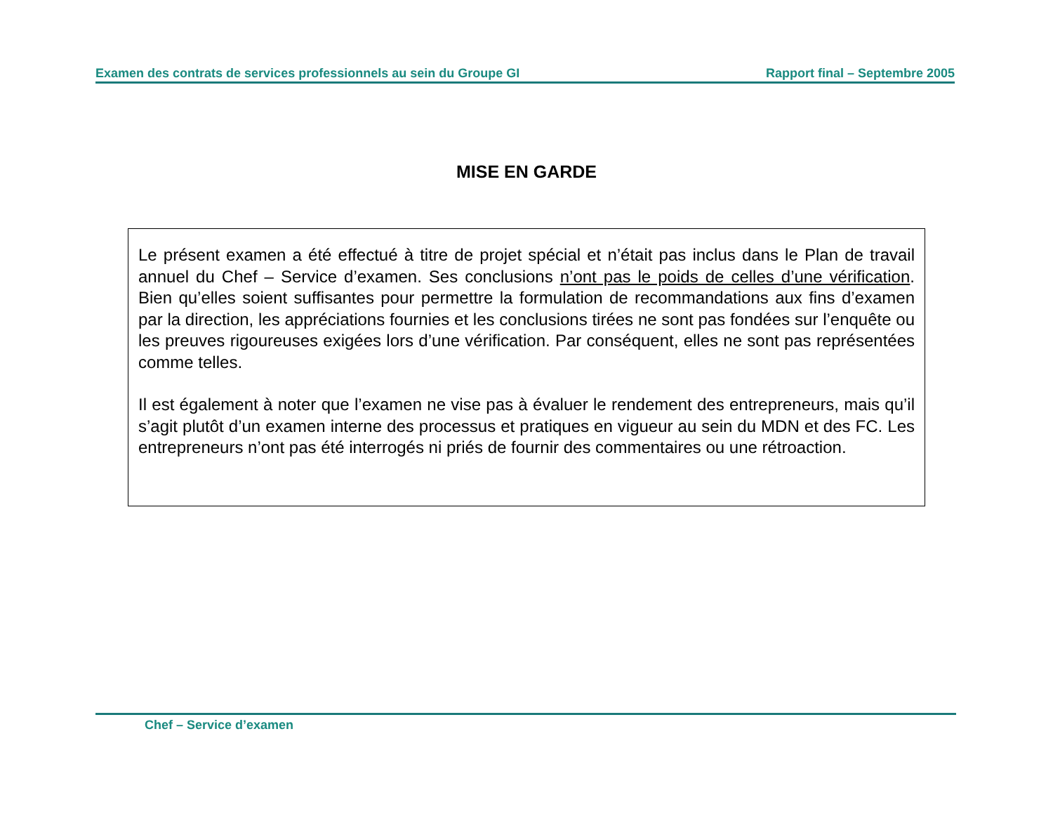Examen des contrats de services professionnels au sein du Groupe GI Rapport final – Septembre 2005
MISE EN GARDE
Le présent examen a été effectué à titre de projet spécial et n’était pas inclus dans le Plan de travail annuel du Chef – Service d’examen. Ses conclusions n’ont pas le poids de celles d’une vérification. Bien qu’elles soient suffisantes pour permettre la formulation de recommandations aux fins d’examen par la direction, les appréciations fournies et les conclusions tirées ne sont pas fondées sur l’enquête ou les preuves rigoureuses exigées lors d’une vérification. Par conséquent, elles ne sont pas représentées comme telles.
Il est également à noter que l’examen ne vise pas à évaluer le rendement des entrepreneurs, mais qu’il s’agit plutôt d’un examen interne des processus et pratiques en vigueur au sein du MDN et des FC. Les entrepreneurs n’ont pas été interrogés ni priés de fournir des commentaires ou une rétroaction.
Chef – Service d’examen